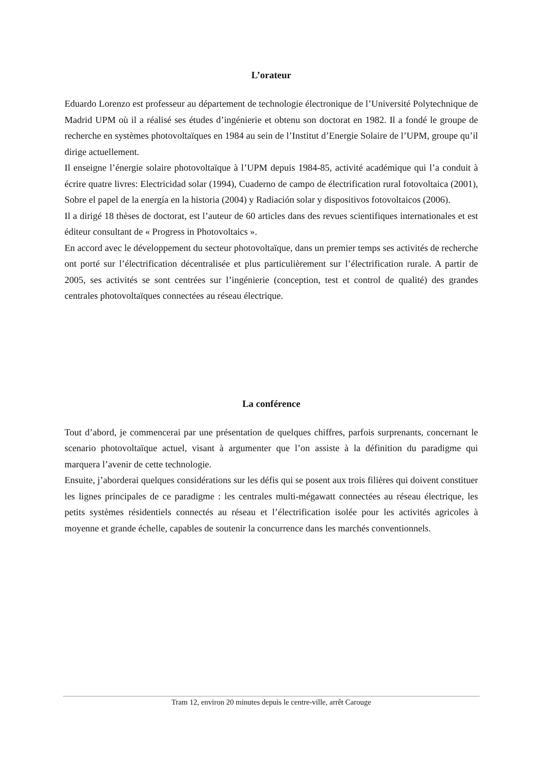L’orateur
Eduardo Lorenzo est professeur au département de technologie électronique de l’Université Polytechnique de Madrid UPM où il a réalisé ses études d’ingénierie et obtenu son doctorat en 1982. Il a fondé le groupe de recherche en systèmes photovoltaïques en 1984 au sein de l’Institut d’Energie Solaire de l’UPM, groupe qu’il dirige actuellement.
Il enseigne l’énergie solaire photovoltaïque à l’UPM depuis 1984-85, activité académique qui l’a conduit à écrire quatre livres: Electricidad solar (1994), Cuaderno de campo de électrification rural fotovoltaica (2001), Sobre el papel de la energía en la historia (2004) y Radiación solar y dispositivos fotovoltaicos (2006).
Il a dirigé 18 thèses de doctorat, est l’auteur de 60 articles dans des revues scientifiques internationales et est éditeur consultant de « Progress in Photovoltaics ».
En accord avec le développement du secteur photovoltaïque, dans un premier temps ses activités de recherche ont porté sur l’électrification décentralisée et plus particulièrement sur l’électrification rurale. A partir de 2005, ses activités se sont centrées sur l’ingénierie (conception, test et control de qualité) des grandes centrales photovoltaïques connectées au réseau électrique.
La conférence
Tout d’abord, je commencerai par une présentation de quelques chiffres, parfois surprenants, concernant le scenario photovoltaïque actuel, visant à argumenter que l’on assiste à la définition du paradigme qui marquera l’avenir de cette technologie.
Ensuite, j’aborderai quelques considérations sur les défis qui se posent aux trois filières qui doivent constituer les lignes principales de ce paradigme : les centrales multi-mégawatt connectées au réseau électrique, les petits systèmes résidentiels connectés au réseau et l’électrification isolée pour les activités agricoles à moyenne et grande échelle, capables de soutenir la concurrence dans les marchés conventionnels.
Tram 12, environ 20 minutes depuis le centre-ville, arrêt Carouge